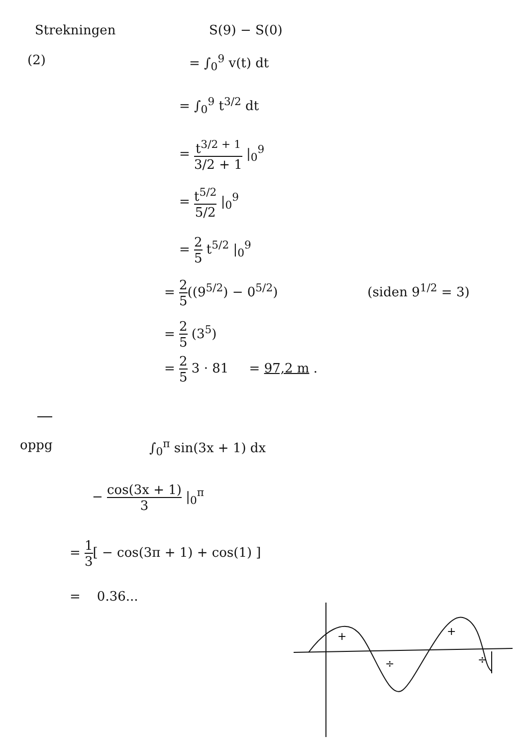Strekningen S(9) − S(0)
(2) = ∫<sub>0</sub><sup>9</sup> v(t) dt
= ∫<sub>0</sub><sup>9</sup> t<sup>3/2</sup> dt
= t<sup>3/2 + 1</sup> 3/2 + 1 |<sub>0</sub><sup>9</sup>
= t<sup>5/2</sup> 5/2 |<sub>0</sub><sup>9</sup>
= 2 5 t<sup>5/2</sup> |<sub>0</sub><sup>9</sup>
= 2 5((9<sup>5/2</sup>) − 0<sup>5/2</sup>)
(siden 9<sup>1/2</sup> = 3)
= 2 5 (3<sup>5</sup>)
= 2 5 3 · 81 = 97,2 m .
oppg ∫<sub>0</sub><sup>π</sup> sin(3x + 1) dx
− cos(3x + 1) 3 |<sub>0</sub><sup>π</sup>
= 1 3[ − cos(3π + 1) + cos(1) ]
= 0.36...
+
+
÷
÷